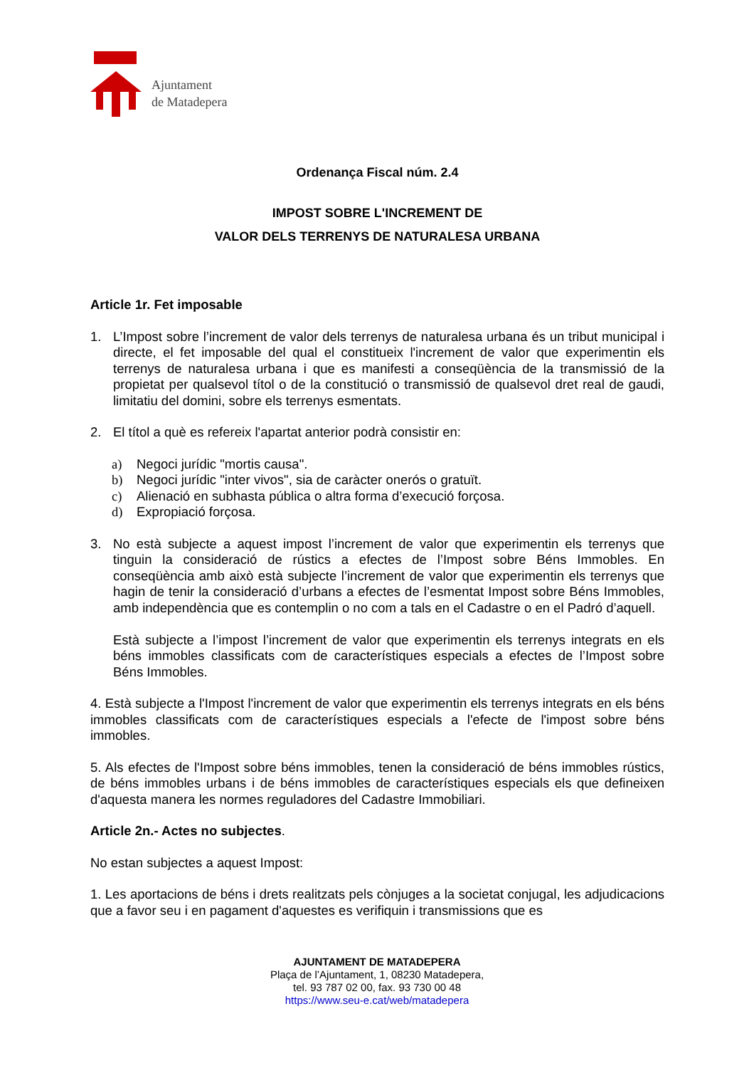Ajuntament
de Matadepera
Ordenança Fiscal núm. 2.4
IMPOST SOBRE L'INCREMENT DE
VALOR DELS TERRENYS DE NATURALESA URBANA
Article 1r. Fet imposable
1. L’Impost sobre l’increment de valor dels terrenys de naturalesa urbana és un tribut municipal i directe, el fet imposable del qual el constitueix l'increment de valor que experimentin els terrenys de naturalesa urbana i que es manifesti a conseqüència de la transmissió de la propietat per qualsevol títol o de la constitució o transmissió de qualsevol dret real de gaudi, limitatiu del domini, sobre els terrenys esmentats.
2. El títol a què es refereix l'apartat anterior podrà consistir en:
a) Negoci jurídic "mortis causa".
b) Negoci jurídic "inter vivos", sia de caràcter onerós o gratuït.
c) Alienació en subhasta pública o altra forma d’execució forçosa.
d) Expropiació forçosa.
3. No està subjecte a aquest impost l’increment de valor que experimentin els terrenys que tinguin la consideració de rústics a efectes de l’Impost sobre Béns Immobles. En conseqüència amb això està subjecte l’increment de valor que experimentin els terrenys que hagin de tenir la consideració d’urbans a efectes de l’esmentat Impost sobre Béns Immobles, amb independència que es contemplin o no com a tals en el Cadastre o en el Padró d’aquell.
Està subjecte a l’impost l’increment de valor que experimentin els terrenys integrats en els béns immobles classificats com de característiques especials a efectes de l’Impost sobre Béns Immobles.
4. Està subjecte a l'Impost l'increment de valor que experimentin els terrenys integrats en els béns immobles classificats com de característiques especials a l'efecte de l'impost sobre béns immobles.
5. Als efectes de l'Impost sobre béns immobles, tenen la consideració de béns immobles rústics, de béns immobles urbans i de béns immobles de característiques especials els que defineixen d'aquesta manera les normes reguladores del Cadastre Immobiliari.
Article 2n.- Actes no subjectes.
No estan subjectes a aquest Impost:
1. Les aportacions de béns i drets realitzats pels cònjuges a la societat conjugal, les adjudicacions que a favor seu i en pagament d'aquestes es verifiquin i transmissions que es
AJUNTAMENT DE MATADEPERA
Plaça de l’Ajuntament, 1, 08230 Matadepera,
tel. 93 787 02 00, fax. 93 730 00 48
https://www.seu-e.cat/web/matadepera